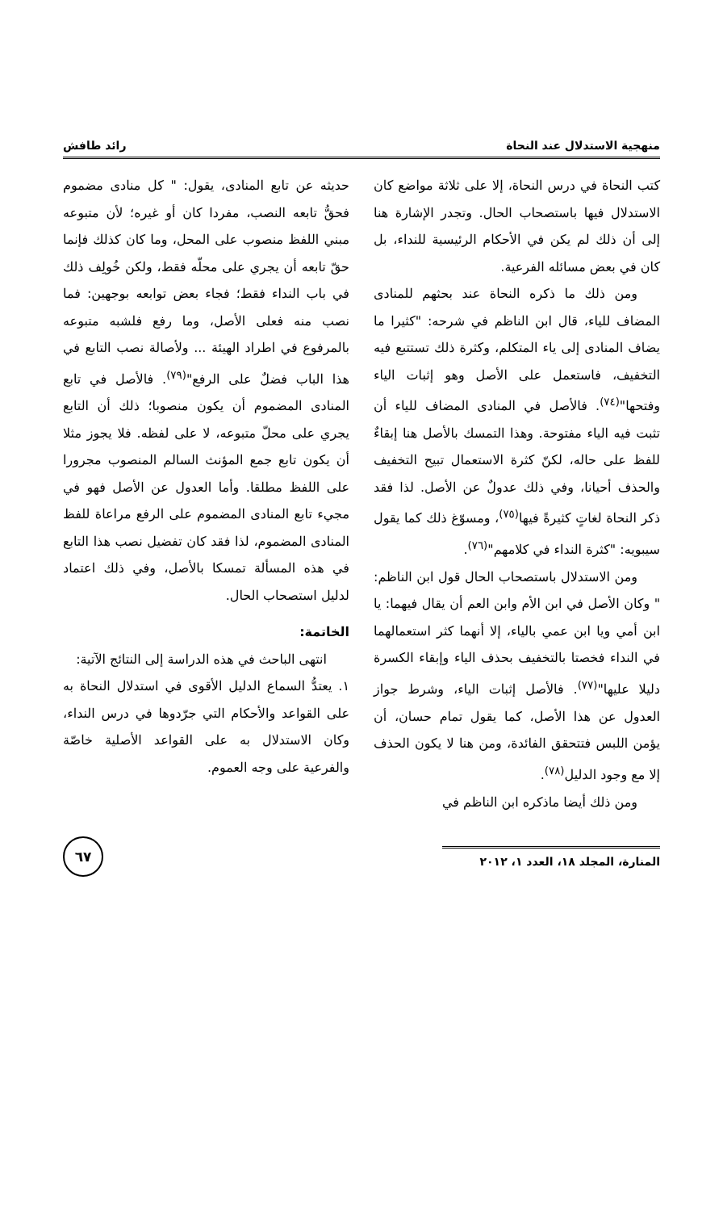منهجية الاستدلال عند النحاة رائد طافش
كتب النحاة في درس النحاة، إلا على ثلاثة مواضع كان الاستدلال فيها باستصحاب الحال. وتجدر الإشارة هنا إلى أن ذلك لم يكن في الأحكام الرئيسية للنداء، بل كان في بعض مسائله الفرعية.
ومن ذلك ما ذكره النحاة عند بحثهم للمنادى المضاف للياء، قال ابن الناظم في شرحه: "كثيرا ما يضاف المنادى إلى ياء المتكلم، وكثرة ذلك تستتبع فيه التخفيف، فاستعمل على الأصل وهو إثبات الياء وفتحها"<sup>(٧٤)</sup>. فالأصل في المنادى المضاف للياء أن تثبت فيه الياء مفتوحة. وهذا التمسك بالأصل هنا إبقاءٌ للفظ على حاله، لكنّ كثرة الاستعمال تبيح التخفيف والحذف أحيانا، وفي ذلك عدولٌ عن الأصل. لذا فقد ذكر النحاة لغاتٍ كثيرةً فيها<sup>(٧٥)</sup>، ومسوّغ ذلك كما يقول سيبويه: "كثرة النداء في كلامهم"<sup>(٧٦)</sup>.
ومن الاستدلال باستصحاب الحال قول ابن الناظم: " وكان الأصل في ابن الأم وابن العم أن يقال فيهما: يا ابن أمي ويا ابن عمي بالياء، إلا أنهما كثر استعمالهما في النداء فخصتا بالتخفيف بحذف الياء وإبقاء الكسرة دليلا عليها"<sup>(٧٧)</sup>. فالأصل إثبات الياء، وشرط جواز العدول عن هذا الأصل، كما يقول تمام حسان، أن يؤمن اللبس فتتحقق الفائدة، ومن هنا لا يكون الحذف إلا مع وجود الدليل<sup>(٧٨)</sup>.
ومن ذلك أيضا ماذكره ابن الناظم في
حديثه عن تابع المنادى، يقول: " كل منادى مضموم فحقُّ تابعه النصب، مفردا كان أو غيره؛ لأن متبوعه مبني اللفظ منصوب على المحل، وما كان كذلك فإنما حقّ تابعه أن يجري على محلّه فقط، ولكن خُولِف ذلك في باب النداء فقط؛ فجاء بعض توابعه بوجهين: فما نصب منه فعلى الأصل، وما رفع فلشبه متبوعه بالمرفوع في اطراد الهيئة ... ولأصالة نصب التابع في هذا الباب فضلٌ على الرفع"<sup>(٧٩)</sup>. فالأصل في تابع المنادى المضموم أن يكون منصوبا؛ ذلك أن التابع يجري على محلّ متبوعه، لا على لفظه. فلا يجوز مثلا أن يكون تابع جمع المؤنث السالم المنصوب مجرورا على اللفظ مطلقا. وأما العدول عن الأصل فهو في مجيء تابع المنادى المضموم على الرفع مراعاة للفظ المنادى المضموم، لذا فقد كان تفضيل نصب هذا التابع في هذه المسألة تمسكا بالأصل، وفي ذلك اعتماد لدليل استصحاب الحال.
الخاتمة:
انتهى الباحث في هذه الدراسة إلى النتائج الآتية:
١. يعتدُّ السماع الدليل الأقوى في استدلال النحاة به على القواعد والأحكام التي جرّدوها في درس النداء، وكان الاستدلال به على القواعد الأصلية خاصّة والفرعية على وجه العموم.
المنارة، المجلد ١٨، العدد ١، ٢٠١٢
٦٧